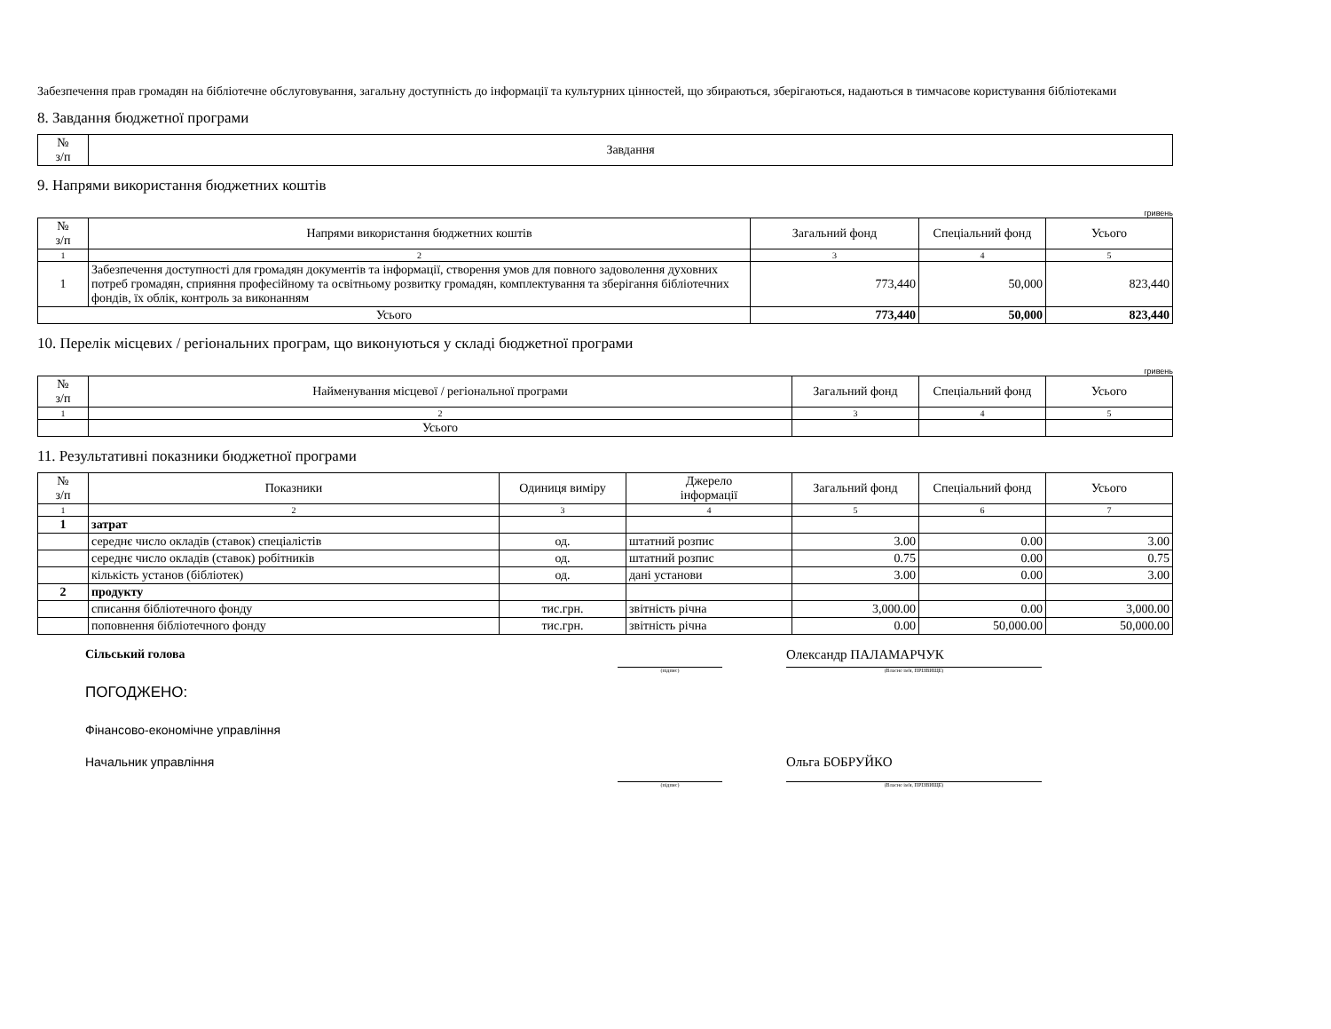Забезпечення прав громадян на бібліотечне обслуговування, загальну доступність до інформації та культурних цінностей, що збираються, зберігаються, надаються в тимчасове користування бібліотеками
8. Завдання бюджетної програми
| № з/п | Завдання |
| --- | --- |
9. Напрями використання бюджетних коштів
гривень
| № з/п | Напрями використання бюджетних коштів | Загальний фонд | Спеціальний фонд | Усього |
| --- | --- | --- | --- | --- |
| 1 | 2 | 3 | 4 | 5 |
| 1 | Забезпечення доступності для громадян документів та інформації, створення умов для повного задоволення духовних потреб громадян, сприяння професійному та освітньому розвитку громадян, комплектування та зберігання бібліотечних фондів, їх облік, контроль за виконанням | 773,440 | 50,000 | 823,440 |
| Усього | | 773,440 | 50,000 | 823,440 |
10. Перелік місцевих / регіональних програм, що виконуються у складі бюджетної програми
гривень
| № з/п | Найменування місцевої / регіональної програми | Загальний фонд | Спеціальний фонд | Усього |
| --- | --- | --- | --- | --- |
| 1 | 2 | 3 | 4 | 5 |
| | Усього | | | |
11. Результативні показники бюджетної програми
| № з/п | Показники | Одиниця виміру | Джерело інформації | Загальний фонд | Спеціальний фонд | Усього |
| --- | --- | --- | --- | --- | --- | --- |
| 1 | 2 | 3 | 4 | 5 | 6 | 7 |
| 1 | затрат | | | | | |
| | середнє число окладів (ставок) спеціалістів | од. | штатний розпис | 3.00 | 0.00 | 3.00 |
| | середнє число окладів (ставок) робітників | од. | штатний розпис | 0.75 | 0.00 | 0.75 |
| | кількість установ (бібліотек) | од. | дані установи | 3.00 | 0.00 | 3.00 |
| 2 | продукту | | | | | |
| | списання бібліотечного фонду | тис.грн. | звітність річна | 3,000.00 | 0.00 | 3,000.00 |
| | поповнення бібліотечного фонду | тис.грн. | звітність річна | 0.00 | 50,000.00 | 50,000.00 |
Сільський голова
(підпис)
Олександр ПАЛАМАРЧУК
(Власне ім'я, ПРІЗВИЩЕ)
ПОГОДЖЕНО:
Фінансово-економічне управління
Начальник управління
(підпис)
Ольга БОБРУЙКО
(Власне ім'я, ПРІЗВИЩЕ)